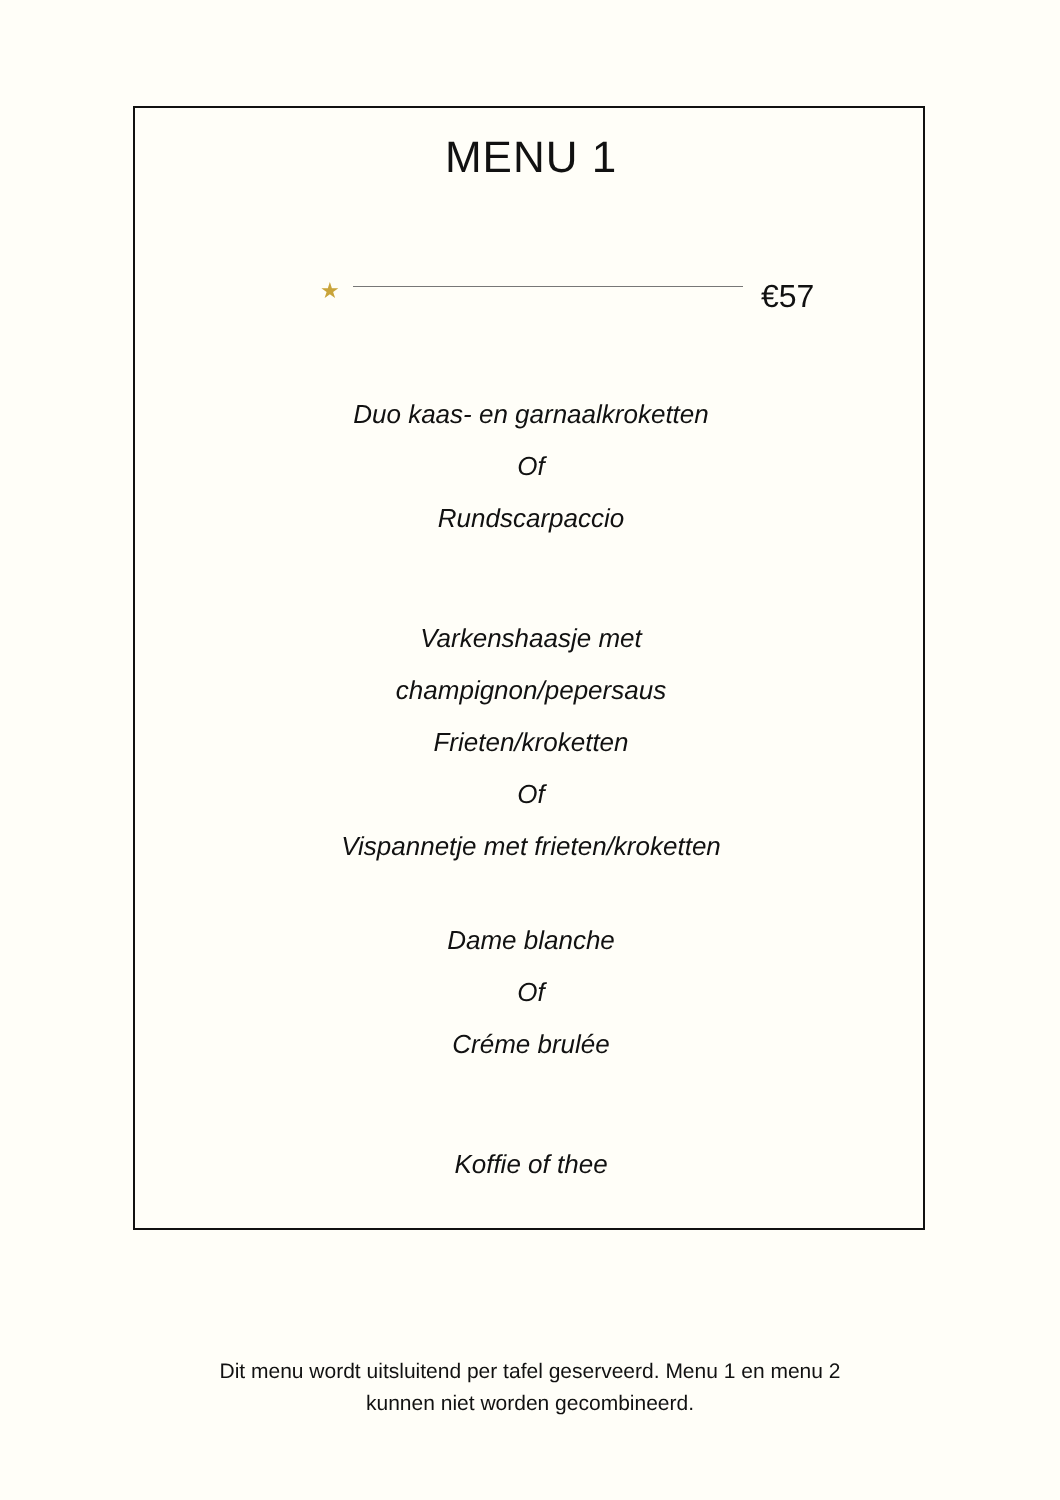MENU 1
★ €57
Duo kaas- en garnaalkroketten
Of
Rundscarpaccio
Varkenshaasje met
champignon/pepersaus
Frieten/kroketten
Of
Vispannetje met frieten/kroketten
Dame blanche
Of
Créme brulée
Koffie of thee
Dit menu wordt uitsluitend per tafel geserveerd. Menu 1 en menu 2
kunnen niet worden gecombineerd.